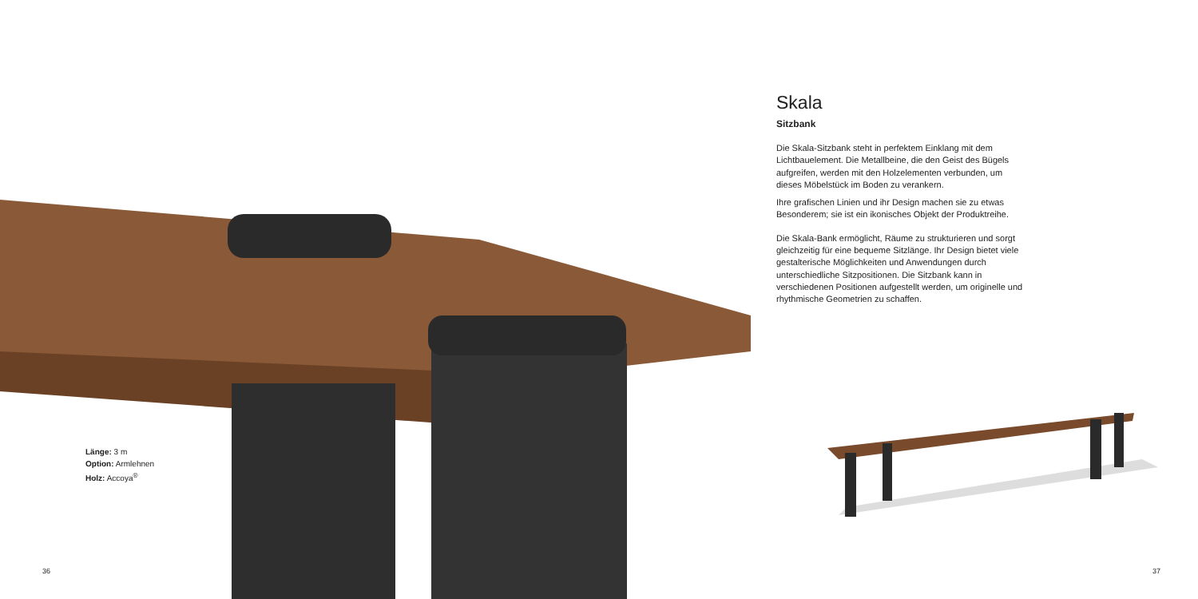Länge: 3 m
Option: Armlehnen
Holz: Accoya<sup>®</sup>
36
Skala
Sitzbank
Die Skala-Sitzbank steht in perfektem Einklang mit dem Lichtbauelement. Die Metallbeine, die den Geist des Bügels aufgreifen, werden mit den Holzelementen verbunden, um dieses Möbelstück im Boden zu verankern.
Ihre grafischen Linien und ihr Design machen sie zu etwas Besonderem; sie ist ein ikonisches Objekt der Produktreihe.
Die Skala-Bank ermöglicht, Räume zu strukturieren und sorgt gleichzeitig für eine bequeme Sitzlänge. Ihr Design bietet viele gestalterische Möglichkeiten und Anwendungen durch unterschiedliche Sitzpositionen. Die Sitzbank kann in verschiedenen Positionen aufgestellt werden, um originelle und rhythmische Geometrien zu schaffen.
37